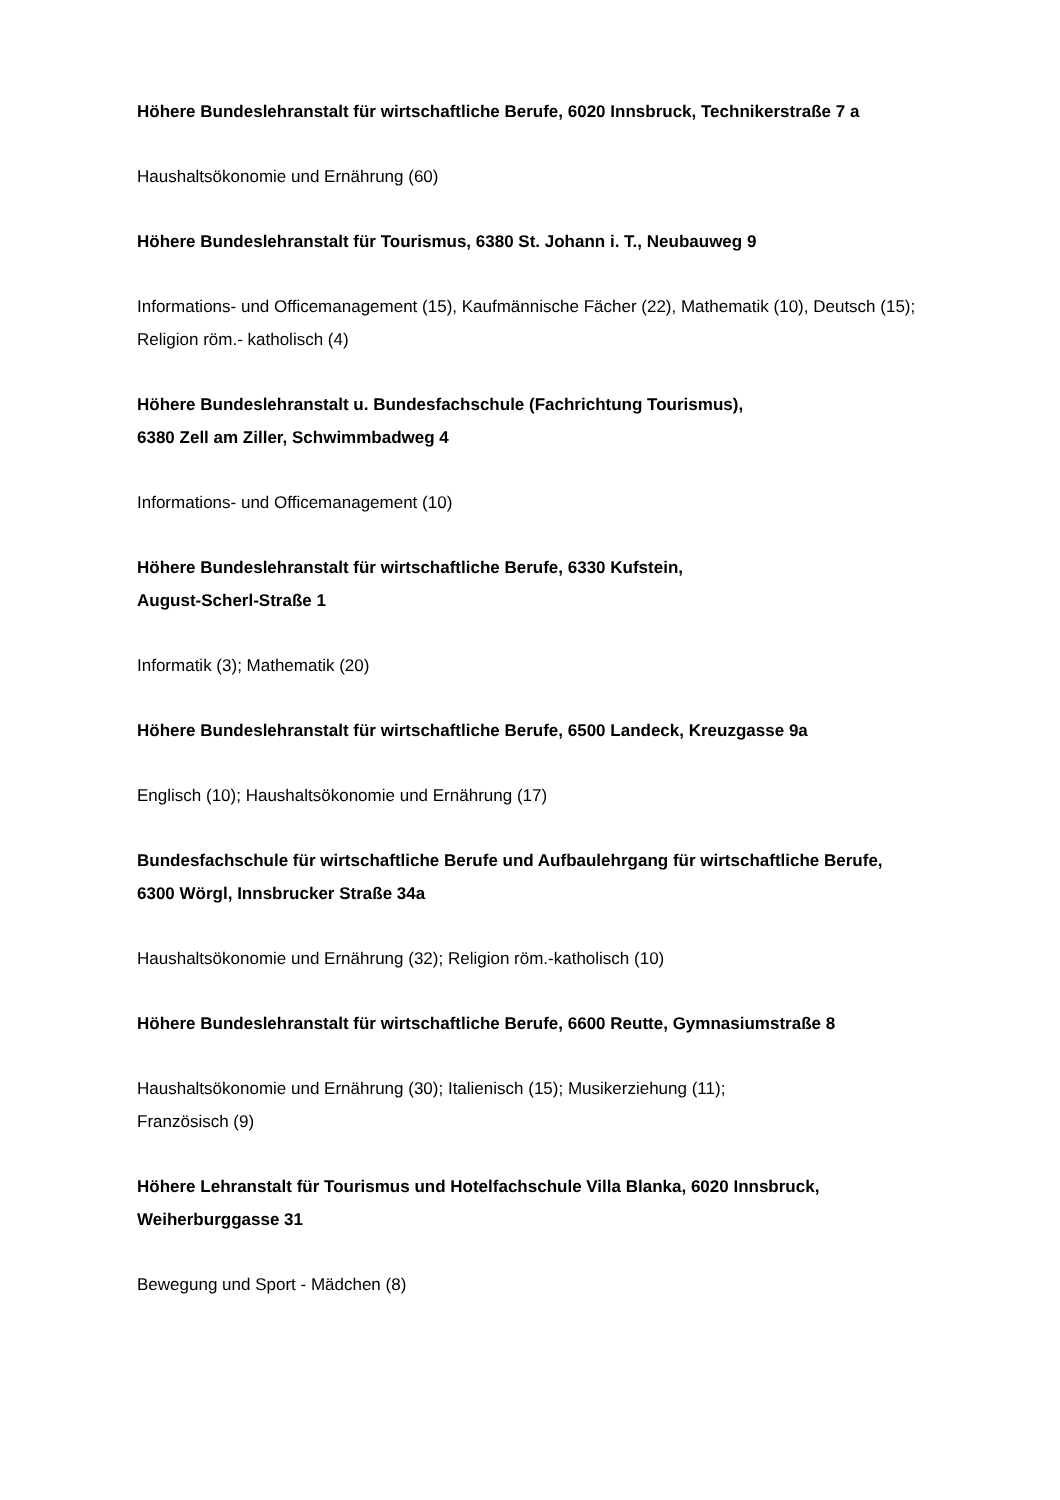Höhere Bundeslehranstalt für wirtschaftliche Berufe, 6020 Innsbruck, Technikerstraße 7 a
Haushaltsökonomie und Ernährung (60)
Höhere Bundeslehranstalt für Tourismus, 6380 St. Johann i. T., Neubauweg 9
Informations- und Officemanagement (15), Kaufmännische Fächer (22), Mathematik (10), Deutsch (15); Religion röm.- katholisch (4)
Höhere Bundeslehranstalt u. Bundesfachschule (Fachrichtung Tourismus),
6380 Zell am Ziller, Schwimmbadweg 4
Informations- und Officemanagement (10)
Höhere Bundeslehranstalt für wirtschaftliche Berufe, 6330 Kufstein,
August-Scherl-Straße 1
Informatik (3); Mathematik (20)
Höhere Bundeslehranstalt für wirtschaftliche Berufe, 6500 Landeck, Kreuzgasse 9a
Englisch (10); Haushaltsökonomie und Ernährung (17)
Bundesfachschule für wirtschaftliche Berufe und Aufbaulehrgang für wirtschaftliche Berufe, 6300 Wörgl, Innsbrucker Straße 34a
Haushaltsökonomie und Ernährung (32); Religion röm.-katholisch (10)
Höhere Bundeslehranstalt für wirtschaftliche Berufe, 6600 Reutte, Gymnasiumstraße 8
Haushaltsökonomie und Ernährung (30); Italienisch (15); Musikerziehung (11);
Französisch (9)
Höhere Lehranstalt für Tourismus und Hotelfachschule Villa Blanka, 6020 Innsbruck, Weiherburggasse 31
Bewegung und Sport - Mädchen (8)